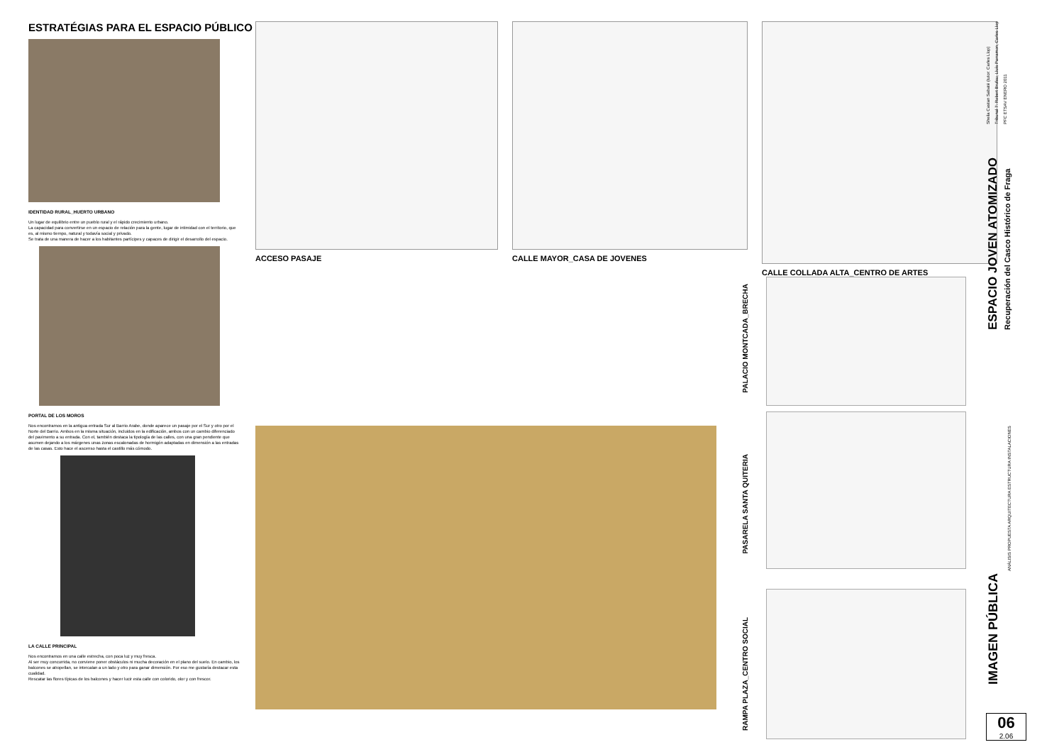ESTRATÉGIAS PARA EL ESPACIO PÚBLICO
IDENTIDAD RURAL_HUERTO URBANO
Un lugar de equilibrio entre un pueblo rural y el rápido crecimiento urbano.
La capacidad para convertirse en un espacio de relación para la gente, lugar de intimidad con el territorio, que es, al mismo tiempo, natural y todavía social y privado.
Se trata de una manera de hacer a los habitantes partícipes y capaces de dirigir el desarrollo del espacio.
PORTAL DE LOS MOROS
Nos encontramos en la antigua entrada Sur al Barrio Arabe, donde aparece un pasaje por el Sur y otro por el Norte del Barrio. Ambos en la misma situación, incluidos en la edificación, ambos con un cambio diferenciado del pavimento a su entrada. Con el, también destaca la tipología de las calles, con una gran pendiente que asumen dejando a los márgenes unas zonas escalonadas de hormigón adaptadas en dimensión a las entradas de las casas. Esto hace el ascenso hasta el castillo más cómodo.
LA CALLE PRINCIPAL
Nos encontramos en una calle estrecha, con poca luz y muy fresca.
Al ser muy concurrida, no conviene poner obstáculos ni mucha decoración en el plano del suelo. En cambio, los balcones se atropellan, se intercalan a un lado y otro para ganar dimensión. Por eso me gustaría destacar esta cualidad.
Rescatar las flores típicas de los balcones y hacer lucir esta calle con colorido, olor y con frescor.
ACCESO PASAJE CALLE MAYOR_CASA DE JOVENES CALLE COLLADA ALTA_CENTRO DE ARTES
PALACIO MONTCADA_BRECHA
PASARELA SANTA QUITERIA
RAMPA PLAZA_CENTRO SOCIAL
Sheila Castan Sabaté (tutor: Carles Llop)
Tribunal 7: Robert Brufau, Lluís Parramon, Carles Llop
PFC ETSAV ENERO 2011
ESPACIO JOVEN ATOMIZADO
Recuperación del Casco Histórico de Fraga
ANÁLISIS PROPUESTA ARQUITECTURA ESTRUCTURA INSTALACIONES
IMAGEN PÚBLICA
06
2.06